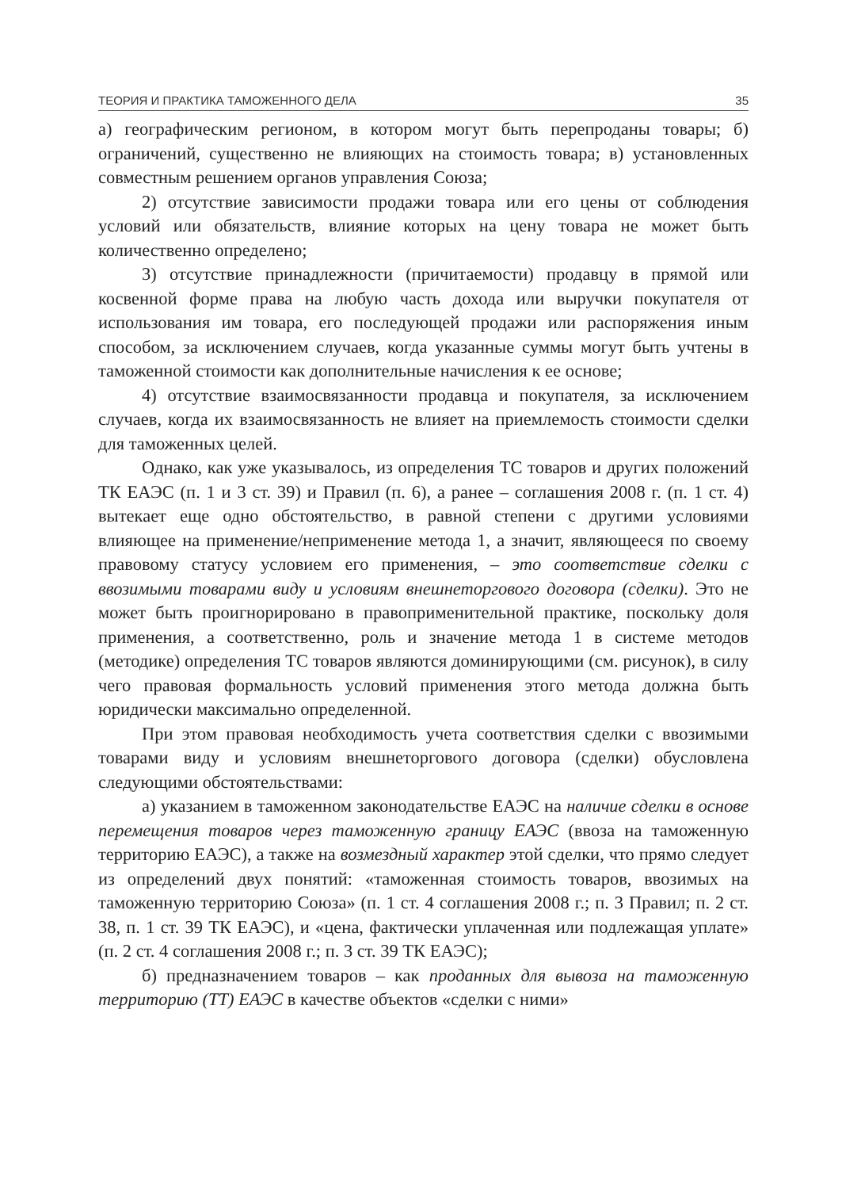ТЕОРИЯ И ПРАКТИКА ТАМОЖЕННОГО ДЕЛА 35
а) географическим регионом, в котором могут быть перепроданы товары; б) ограничений, существенно не влияющих на стоимость товара; в) установленных совместным решением органов управления Союза;
2) отсутствие зависимости продажи товара или его цены от соблюдения условий или обязательств, влияние которых на цену товара не может быть количественно определено;
3) отсутствие принадлежности (причитаемости) продавцу в прямой или косвенной форме права на любую часть дохода или выручки покупателя от использования им товара, его последующей продажи или распоряжения иным способом, за исключением случаев, когда указанные суммы могут быть учтены в таможенной стоимости как дополнительные начисления к ее основе;
4) отсутствие взаимосвязанности продавца и покупателя, за исключением случаев, когда их взаимосвязанность не влияет на приемлемость стоимости сделки для таможенных целей.
Однако, как уже указывалось, из определения ТС товаров и других положений ТК ЕАЭС (п. 1 и 3 ст. 39) и Правил (п. 6), а ранее – соглашения 2008 г. (п. 1 ст. 4) вытекает еще одно обстоятельство, в равной степени с другими условиями влияющее на применение/неприменение метода 1, а значит, являющееся по своему правовому статусу условием его применения, – это соответствие сделки с ввозимыми товарами виду и условиям внешнеторгового договора (сделки). Это не может быть проигнорировано в правоприменительной практике, поскольку доля применения, а соответственно, роль и значение метода 1 в системе методов (методике) определения ТС товаров являются доминирующими (см. рисунок), в силу чего правовая формальность условий применения этого метода должна быть юридически максимально определенной.
При этом правовая необходимость учета соответствия сделки с ввозимыми товарами виду и условиям внешнеторгового договора (сделки) обусловлена следующими обстоятельствами:
а) указанием в таможенном законодательстве ЕАЭС на наличие сделки в основе перемещения товаров через таможенную границу ЕАЭС (ввоза на таможенную территорию ЕАЭС), а также на возмездный характер этой сделки, что прямо следует из определений двух понятий: «таможенная стоимость товаров, ввозимых на таможенную территорию Союза» (п. 1 ст. 4 соглашения 2008 г.; п. 3 Правил; п. 2 ст. 38, п. 1 ст. 39 ТК ЕАЭС), и «цена, фактически уплаченная или подлежащая уплате» (п. 2 ст. 4 соглашения 2008 г.; п. 3 ст. 39 ТК ЕАЭС);
б) предназначением товаров – как проданных для вывоза на таможенную территорию (ТТ) ЕАЭС в качестве объектов «сделки с ними»